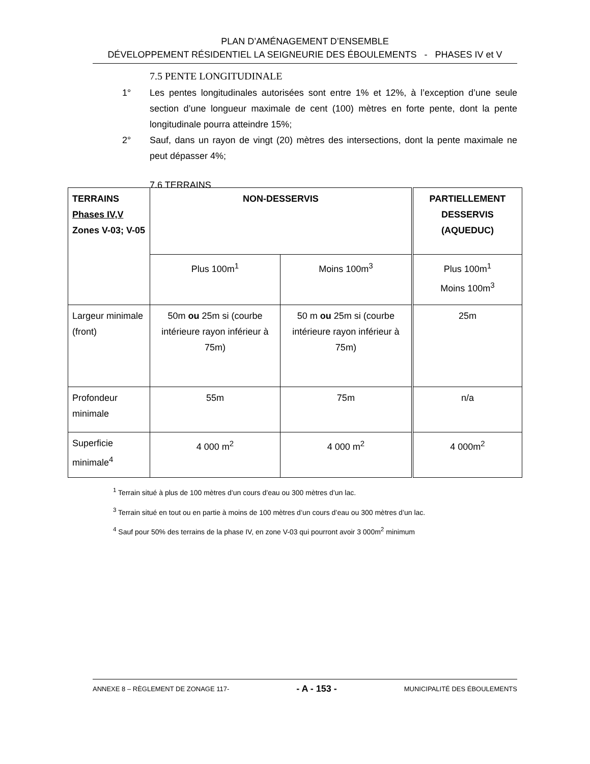PLAN D’AMÉNAGEMENT D’ENSEMBLE
DÉVELOPPEMENT RÉSIDENTIEL LA SEIGNEURIE DES ÉBOULEMENTS - PHASES IV et V
7.5 PENTE LONGITUDINALE
1° Les pentes longitudinales autorisées sont entre 1% et 12%, à l’exception d’une seule section d’une longueur maximale de cent (100) mètres en forte pente, dont la pente longitudinale pourra atteindre 15%;
2° Sauf, dans un rayon de vingt (20) mètres des intersections, dont la pente maximale ne peut dépasser 4%;
7.6 TERRAINS
| TERRAINS Phases IV,V Zones V-03; V-05 | NON-DESSERVIS | | PARTIELLEMENT DESSERVIS (AQUEDUC) |
| | Plus 100m<sup>1</sup> | Moins 100m<sup>3</sup> | Plus 100m<sup>1</sup> Moins 100m<sup>3</sup> |
| Largeur minimale (front) | 50m ou 25m si (courbe intérieure rayon inférieur à 75m) | 50 m ou 25m si (courbe intérieure rayon inférieur à 75m) | 25m |
| Profondeur minimale | 55m | 75m | n/a |
| Superficie minimale<sup>4</sup> | 4 000 m<sup>2</sup> | 4 000 m<sup>2</sup> | 4 000m<sup>2</sup> |
<sup>1</sup> Terrain situé à plus de 100 mètres d’un cours d’eau ou 300 mètres d’un lac.
<sup>3</sup> Terrain situé en tout ou en partie à moins de 100 mètres d’un cours d’eau ou 300 mètres d’un lac.
<sup>4</sup> Sauf pour 50% des terrains de la phase IV, en zone V-03 qui pourront avoir 3 000m<sup>2</sup> minimum
ANNEXE 8 – RÈGLEMENT DE ZONAGE 117- - A - 153 - MUNICIPALITÉ DES ÉBOULEMENTS